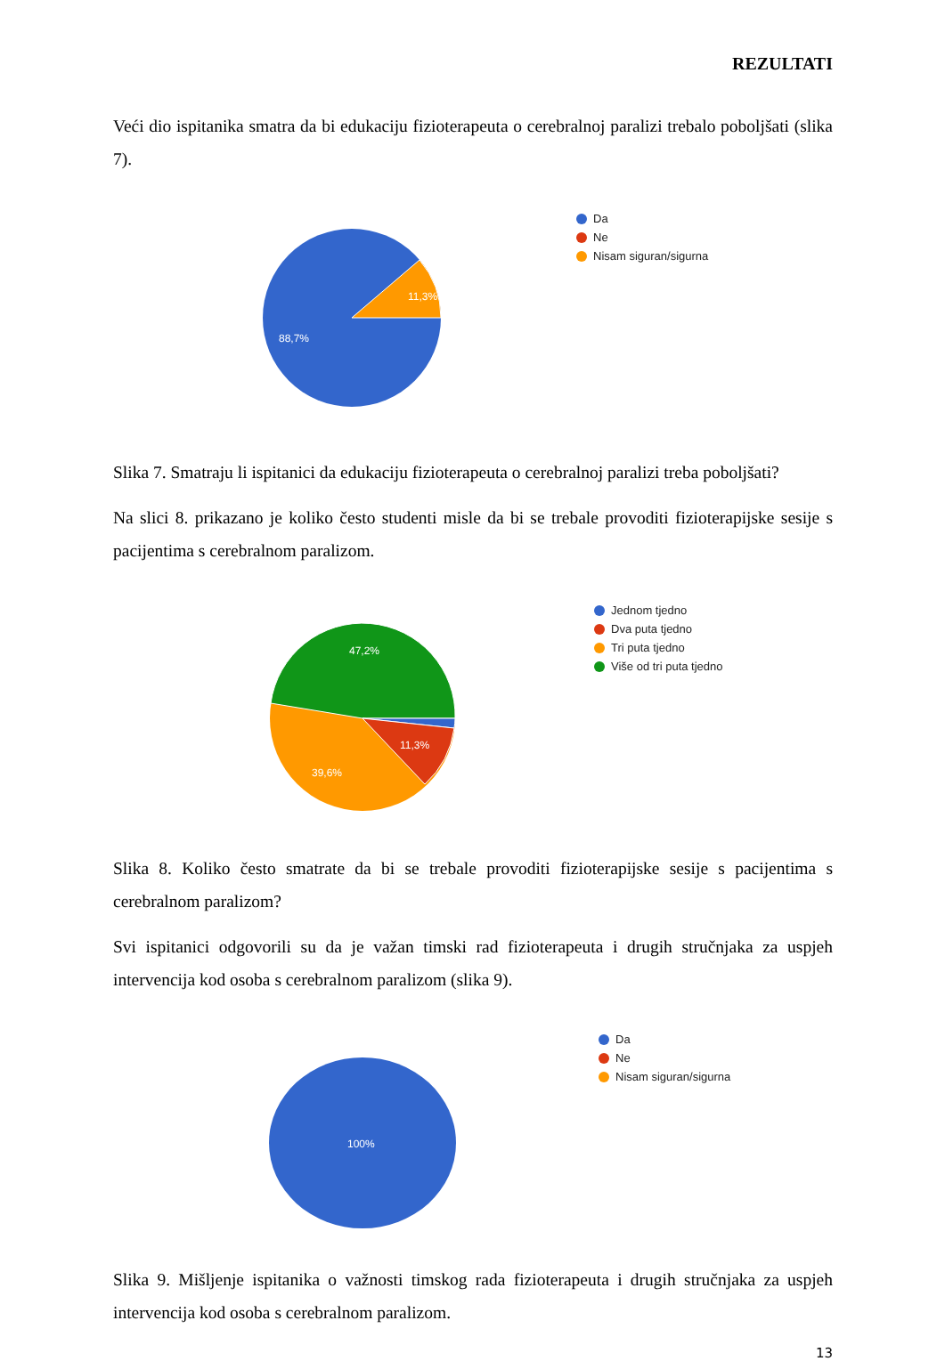REZULTATI
Veći dio ispitanika smatra da bi edukaciju fizioterapeuta o cerebralnoj paralizi trebalo poboljšati (slika 7).
11,3%
88,7%
Da
Ne
Nisam siguran/sigurna
Slika 7. Smatraju li ispitanici da edukaciju fizioterapeuta o cerebralnoj paralizi treba poboljšati?
Na slici 8. prikazano je koliko često studenti misle da bi se trebale provoditi fizioterapijske sesije s pacijentima s cerebralnom paralizom.
47,2%
11,3%
39,6%
Jednom tjedno
Dva puta tjedno
Tri puta tjedno
Više od tri puta tjedno
Slika 8. Koliko često smatrate da bi se trebale provoditi fizioterapijske sesije s pacijentima s cerebralnom paralizom?
Svi ispitanici odgovorili su da je važan timski rad fizioterapeuta i drugih stručnjaka za uspjeh intervencija kod osoba s cerebralnom paralizom (slika 9).
100%
Da
Ne
Nisam siguran/sigurna
Slika 9. Mišljenje ispitanika o važnosti timskog rada fizioterapeuta i drugih stručnjaka za uspjeh intervencija kod osoba s cerebralnom paralizom.
13